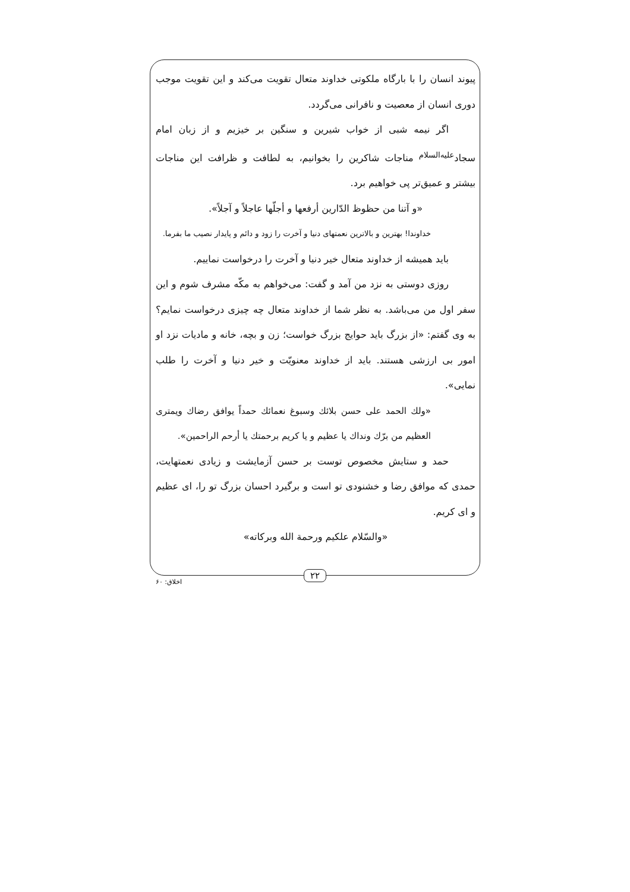پیوند انسان را با بارگاه ملکوتی خداوند متعال تقویت می‌کند و این تقویت موجب دوری انسان از معصیت و نافرانی می‌گردد.
اگر نیمه شبی از خواب شیرین و سنگین بر خیزیم و از زبان امام سجاد<sup>علیه‌السلام</sup> مناجات شاکرین را بخوانیم، به لطافت و ظرافت این مناجات بیشتر و عمیق‌تر پی خواهیم برد.
«و آتنا من حظوظ الدّارین أرفعها و أجلّها عاجلاً و آجلاً».
خداوندا! بهترین و بالاترین نعمتهای دنیا و آخرت را زود و دائم و پایدار نصیب ما بفرما.
باید همیشه از خداوند متعال خیر دنیا و آخرت را درخواست نماییم.
روزی دوستی به نزد من آمد و گفت: می‌خواهم به مکّه مشرف شوم و این سفر اول من می‌باشد. به نظر شما از خداوند متعال چه چیزی درخواست نمایم؟ به وی گفتم: «از بزرگ باید حوایج بزرگ خواست؛ زن و بچه، خانه و مادیات نزد او امور بی ارزشی هستند. باید از خداوند معنویّت و خیر دنیا و آخرت را طلب نمایی».
«ولك الحمد علی حسن بلائك وسبوغ نعمائك حمداً يوافق رضاك ويمتری العظيم من برّك ونداك يا عظيم و يا كريم برحمتك يا أرحم الراحمين».
حمد و ستایش مخصوص توست بر حسن آزمایشت و زیادی نعمتهایت، حمدی که موافق رضا و خشنودی تو است و برگیرد احسان بزرگ تو را، ای عظیم و ای کریم.
«والسّلام علکیم ورحمة الله وبرکاته»
۲۲
اخلاق: ۶۰